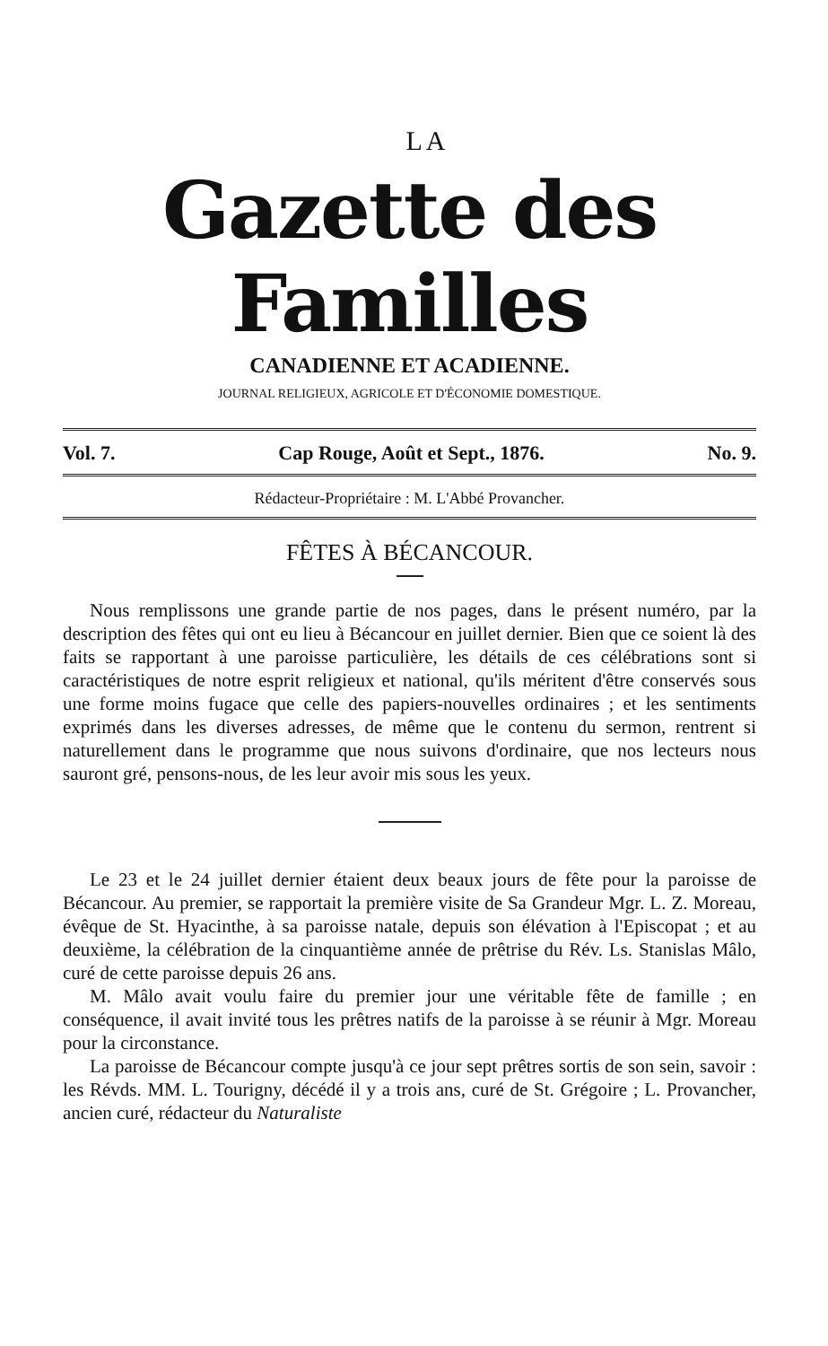LA
Gazette des Familles
CANADIENNE ET ACADIENNE.
JOURNAL RELIGIEUX, AGRICOLE ET D'ÉCONOMIE DOMESTIQUE.
Vol. 7. Cap Rouge, Août et Sept., 1876. No. 9.
Rédacteur-Propriétaire : M. L'Abbé Provancher.
FÊTES À BÉCANCOUR.
Nous remplissons une grande partie de nos pages, dans le présent numéro, par la description des fêtes qui ont eu lieu à Bécancour en juillet dernier. Bien que ce soient là des faits se rapportant à une paroisse particulière, les détails de ces célébrations sont si caractéristiques de notre esprit religieux et national, qu'ils méritent d'être conservés sous une forme moins fugace que celle des papiers-nouvelles ordinaires ; et les sentiments exprimés dans les diverses adresses, de même que le contenu du sermon, rentrent si naturellement dans le programme que nous suivons d'ordinaire, que nos lecteurs nous sauront gré, pensons-nous, de les leur avoir mis sous les yeux.
Le 23 et le 24 juillet dernier étaient deux beaux jours de fête pour la paroisse de Bécancour. Au premier, se rapportait la première visite de Sa Grandeur Mgr. L. Z. Moreau, évêque de St. Hyacinthe, à sa paroisse natale, depuis son élévation à l'Episcopat ; et au deuxième, la célébration de la cinquantième année de prêtrise du Rév. Ls. Stanislas Mâlo, curé de cette paroisse depuis 26 ans.
M. Mâlo avait voulu faire du premier jour une véritable fête de famille ; en conséquence, il avait invité tous les prêtres natifs de la paroisse à se réunir à Mgr. Moreau pour la circonstance.
La paroisse de Bécancour compte jusqu'à ce jour sept prêtres sortis de son sein, savoir : les Révds. MM. L. Tourigny, décédé il y a trois ans, curé de St. Grégoire ; L. Provancher, ancien curé, rédacteur du Naturaliste